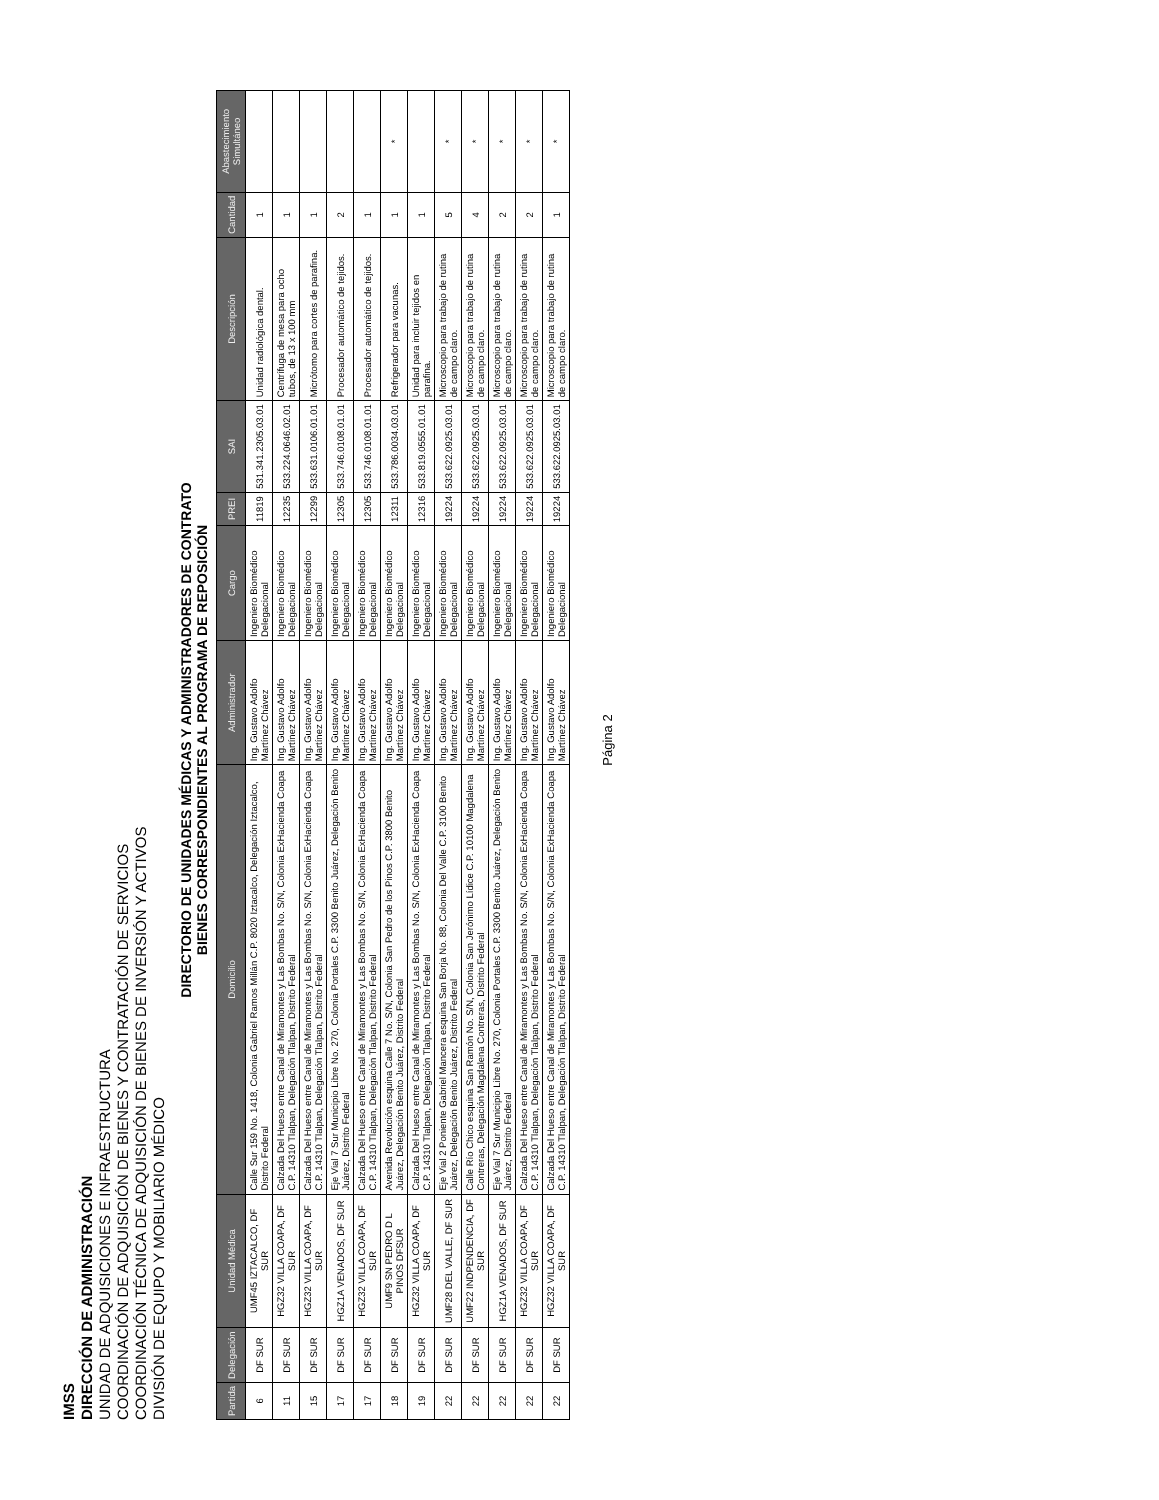IMSS
DIRECCIÓN DE ADMINISTRACIÓN
UNIDAD DE ADQUISICIONES E INFRAESTRUCTURA
COORDINACIÓN DE ADQUISICIÓN DE BIENES Y CONTRATACIÓN DE SERVICIOS
COORDINACIÓN TÉCNICA DE ADQUISICIÓN DE BIENES DE INVERSIÓN Y ACTIVOS
DIVISIÓN DE EQUIPO Y MOBILIARIO MÉDICO
DIRECTORIO DE UNIDADES MÉDICAS Y ADMINISTRADORES DE CONTRATO
BIENES CORRESPONDIENTES AL PROGRAMA DE REPOSICIÓN
| Partida | Delegación | Unidad Médica | Domicilio | Administrador | Cargo | PREI | SAI | Descripción | Cantidad | Abastecimiento Simultáneo |
| --- | --- | --- | --- | --- | --- | --- | --- | --- | --- | --- |
| 6 | DF SUR | UMF45 IZTACALCO, DF SUR | Calle Sur 159 No. 1418, Colonia Gabriel Ramos Millán C.P. 8020 Iztacalco, Delegación Iztacalco, Distrito Federal | Ing. Gustavo Adolfo Martínez Chávez | Ingeniero Biomédico Delegacional | 11819 | 531.341.2305.03.01 | Unidad radiológica dental. | 1 | |
| 11 | DF SUR | HGZ32 VILLA COAPA, DF SUR | Calzada Del Hueso entre Canal de Miramontes y Las Bombas No. S/N, Colonia ExHacienda Coapa C.P. 14310 Tlalpan, Delegación Tlalpan, Distrito Federal | Ing. Gustavo Adolfo Martínez Chávez | Ingeniero Biomédico Delegacional | 12235 | 533.224.0646.02.01 | Centrífuga de mesa para ocho tubos, de 13 x 100 mm | 1 | |
| 15 | DF SUR | HGZ32 VILLA COAPA, DF SUR | Calzada Del Hueso entre Canal de Miramontes y Las Bombas No. S/N, Colonia ExHacienda Coapa C.P. 14310 Tlalpan, Delegación Tlalpan, Distrito Federal | Ing. Gustavo Adolfo Martínez Chávez | Ingeniero Biomédico Delegacional | 12299 | 533.631.0106.01.01 | Micrótomo para cortes de parafina. | 1 | |
| 17 | DF SUR | HGZ1A VENADOS, DF SUR | Eje Vial 7 Sur Municipio Libre No. 270, Colonia Portales C.P. 3300 Benito Juárez, Delegación Benito Juárez, Distrito Federal | Ing. Gustavo Adolfo Martínez Chávez | Ingeniero Biomédico Delegacional | 12305 | 533.746.0108.01.01 | Procesador automático de tejidos. | 2 | |
| 17 | DF SUR | HGZ32 VILLA COAPA, DF SUR | Calzada Del Hueso entre Canal de Miramontes y Las Bombas No. S/N, Colonia ExHacienda Coapa C.P. 14310 Tlalpan, Delegación Tlalpan, Distrito Federal | Ing. Gustavo Adolfo Martínez Chávez | Ingeniero Biomédico Delegacional | 12305 | 533.746.0108.01.01 | Procesador automático de tejidos. | 1 | |
| 18 | DF SUR | UMF9 SN PEDRO D L PINOS DFSUR | Avenida Revolución esquina Calle 7 No. S/N, Colonia San Pedro de los Pinos C.P. 3800 Benito Juárez, Delegación Benito Juárez, Distrito Federal | Ing. Gustavo Adolfo Martínez Chávez | Ingeniero Biomédico Delegacional | 12311 | 533.786.0034.03.01 | Refrigerador para vacunas. | 1 | * |
| 19 | DF SUR | HGZ32 VILLA COAPA, DF SUR | Calzada Del Hueso entre Canal de Miramontes y Las Bombas No. S/N, Colonia ExHacienda Coapa C.P. 14310 Tlalpan, Delegación Tlalpan, Distrito Federal | Ing. Gustavo Adolfo Martínez Chávez | Ingeniero Biomédico Delegacional | 12316 | 533.819.0555.01.01 | Unidad para incluir tejidos en parafina. | 1 | |
| 22 | DF SUR | UMF28 DEL VALLE, DF SUR | Eje Vial 2 Poniente Gabriel Mancera esquina San Borja No. 88, Colonia Del Valle C.P. 3100 Benito Juárez, Delegación Benito Juárez, Distrito Federal | Ing. Gustavo Adolfo Martínez Chávez | Ingeniero Biomédico Delegacional | 19224 | 533.622.0925.03.01 | Microscopio para trabajo de rutina de campo claro. | 5 | * |
| 22 | DF SUR | UMF22 INDPENDENCIA, DF SUR | Calle Río Chico esquina San Ramón No. S/N, Colonia San Jerónimo Lídice C.P. 10100 Magdalena Contreras, Delegación Magdalena Contreras, Distrito Federal | Ing. Gustavo Adolfo Martínez Chávez | Ingeniero Biomédico Delegacional | 19224 | 533.622.0925.03.01 | Microscopio para trabajo de rutina de campo claro. | 4 | * |
| 22 | DF SUR | HGZ1A VENADOS, DF SUR | Eje Vial 7 Sur Municipio Libre No. 270, Colonia Portales C.P. 3300 Benito Juárez, Delegación Benito Juárez, Distrito Federal | Ing. Gustavo Adolfo Martínez Chávez | Ingeniero Biomédico Delegacional | 19224 | 533.622.0925.03.01 | Microscopio para trabajo de rutina de campo claro. | 2 | * |
| 22 | DF SUR | HGZ32 VILLA COAPA, DF SUR | Calzada Del Hueso entre Canal de Miramontes y Las Bombas No. S/N, Colonia ExHacienda Coapa C.P. 14310 Tlalpan, Delegación Tlalpan, Distrito Federal | Ing. Gustavo Adolfo Martínez Chávez | Ingeniero Biomédico Delegacional | 19224 | 533.622.0925.03.01 | Microscopio para trabajo de rutina de campo claro. | 2 | * |
| 22 | DF SUR | HGZ32 VILLA COAPA, DF SUR | Calzada Del Hueso entre Canal de Miramontes y Las Bombas No. S/N, Colonia ExHacienda Coapa C.P. 14310 Tlalpan, Delegación Tlalpan, Distrito Federal | Ing. Gustavo Adolfo Martínez Chávez | Ingeniero Biomédico Delegacional | 19224 | 533.622.0925.03.01 | Microscopio para trabajo de rutina de campo claro. | 1 | * |
Página 2